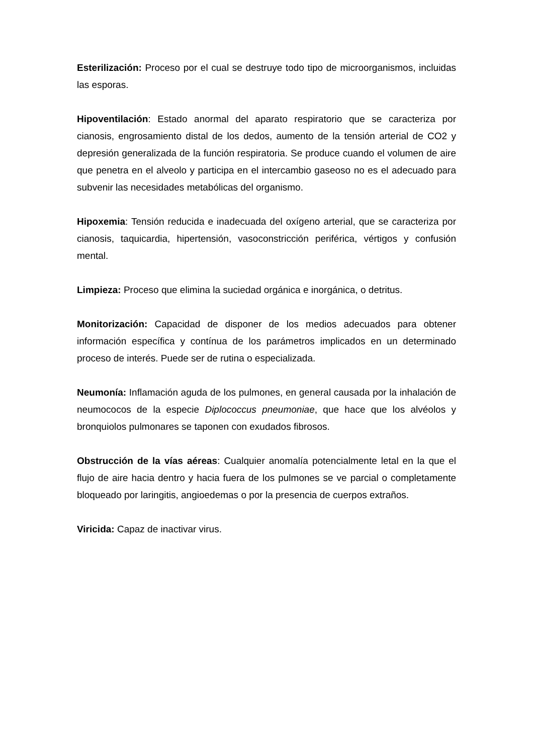Esterilización: Proceso por el cual se destruye todo tipo de microorganismos, incluidas las esporas.
Hipoventilación: Estado anormal del aparato respiratorio que se caracteriza por cianosis, engrosamiento distal de los dedos, aumento de la tensión arterial de CO2 y depresión generalizada de la función respiratoria. Se produce cuando el volumen de aire que penetra en el alveolo y participa en el intercambio gaseoso no es el adecuado para subvenir las necesidades metabólicas del organismo.
Hipoxemia: Tensión reducida e inadecuada del oxígeno arterial, que se caracteriza por cianosis, taquicardia, hipertensión, vasoconstricción periférica, vértigos y confusión mental.
Limpieza: Proceso que elimina la suciedad orgánica e inorgánica, o detritus.
Monitorización: Capacidad de disponer de los medios adecuados para obtener información específica y contínua de los parámetros implicados en un determinado proceso de interés. Puede ser de rutina o especializada.
Neumonía: Inflamación aguda de los pulmones, en general causada por la inhalación de neumococos de la especie Diplococcus pneumoniae, que hace que los alvéolos y bronquiolos pulmonares se taponen con exudados fibrosos.
Obstrucción de la vías aéreas: Cualquier anomalía potencialmente letal en la que el flujo de aire hacia dentro y hacia fuera de los pulmones se ve parcial o completamente bloqueado por laringitis, angioedemas o por la presencia de cuerpos extraños.
Viricida: Capaz de inactivar virus.